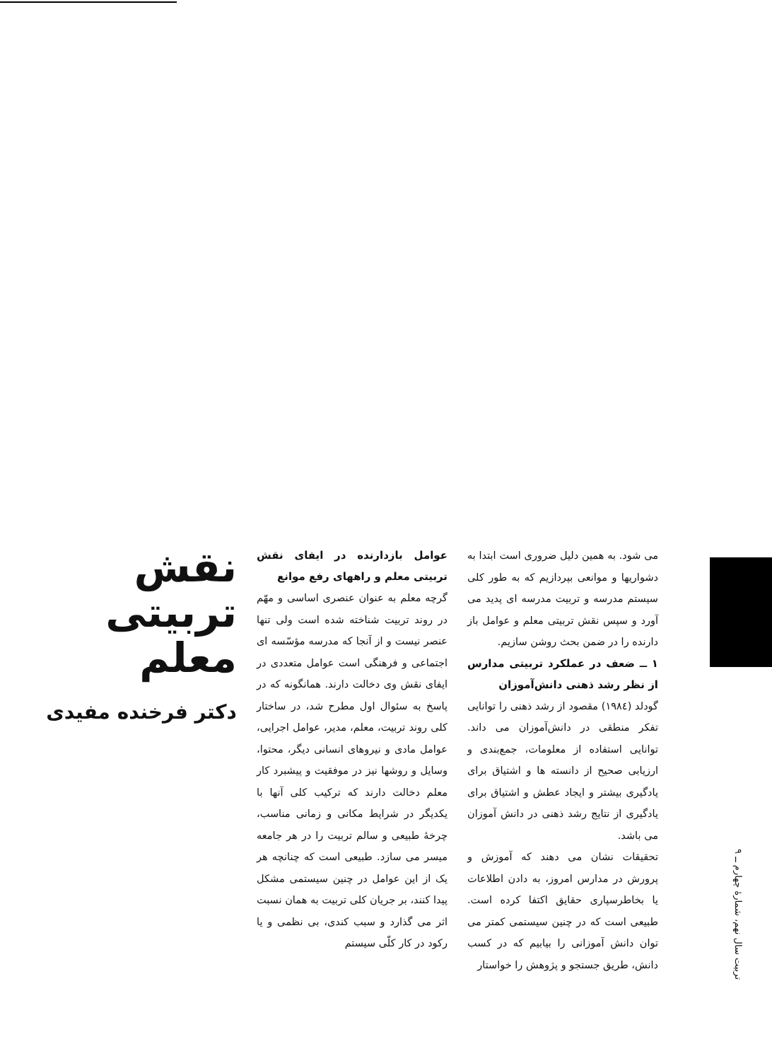نقش تربیتی
معلم
دکتر فرخنده مفیدی
عوامل بازدارنده در ایفای نقش تربیتی معلم و راههای رفع موانع
گرچه معلم به عنوان عنصری اساسی و مهّم در روند تربیت شناخته شده است ولی تنها عنصر نیست و از آنجا که مدرسه مؤسّسه ای اجتماعی و فرهنگی است عوامل متعددی در ایفای نقش وی دخالت دارند. همانگونه که در پاسخ به سئوال اول مطرح شد، در ساختار کلی روند تربیت، معلم، مدیر، عوامل اجرایی، عوامل مادی و نیروهای انسانی دیگر، محتوا، وسایل و روشها نیز در موفقیت و پیشبرد کار معلم دخالت دارند که ترکیب کلی آنها با یکدیگر در شرایط مکانی و زمانی مناسب، چرخهٔ طبیعی و سالم تربیت را در هر جامعه میسر می سازد. طبیعی است که چنانچه هر یک از این عوامل در چنین سیستمی مشکل پیدا کنند، بر جریان کلی تربیت به همان نسبت اثر می گذارد و سبب کندی، بی نظمی و یا رکود در کار کلّی سیستم
می شود. به همین دلیل ضروری است ابتدا به دشواریها و موانعی بپردازیم که به طور کلی سیستم مدرسه و تربیت مدرسه ای پدید می آورد و سپس نقش تربیتی معلم و عوامل باز دارنده را در ضمن بحث روشن سازیم.
۱ ــ ضعف در عملکرد تربیتی مدارس از نظر رشد ذهنی دانش‌آموزان
گودلد (۱۹۸٤) مقصود از رشد ذهنی را توانایی تفکر منطقی در دانش‌آموزان می داند. توانایی استفاده از معلومات، جمع‌بندی و ارزیابی صحیح از دانسته ها و اشتیاق برای یادگیری بیشتر و ایجاد عطش و اشتیاق برای یادگیری از نتایج رشد ذهنی در دانش آموزان می باشد.
تحقیقات نشان می دهند که آموزش و پرورش در مدارس امروز، به دادن اطلاعات یا بخاطرسپاری حقایق اکتفا کرده است. طبیعی است که در چنین سیستمی کمتر می توان دانش آموزانی را بیابیم که در کسب دانش، طریق جستجو و پژوهش را خواستار
تربیت سال نهم، شمارهٔ چهارم ــ ۹